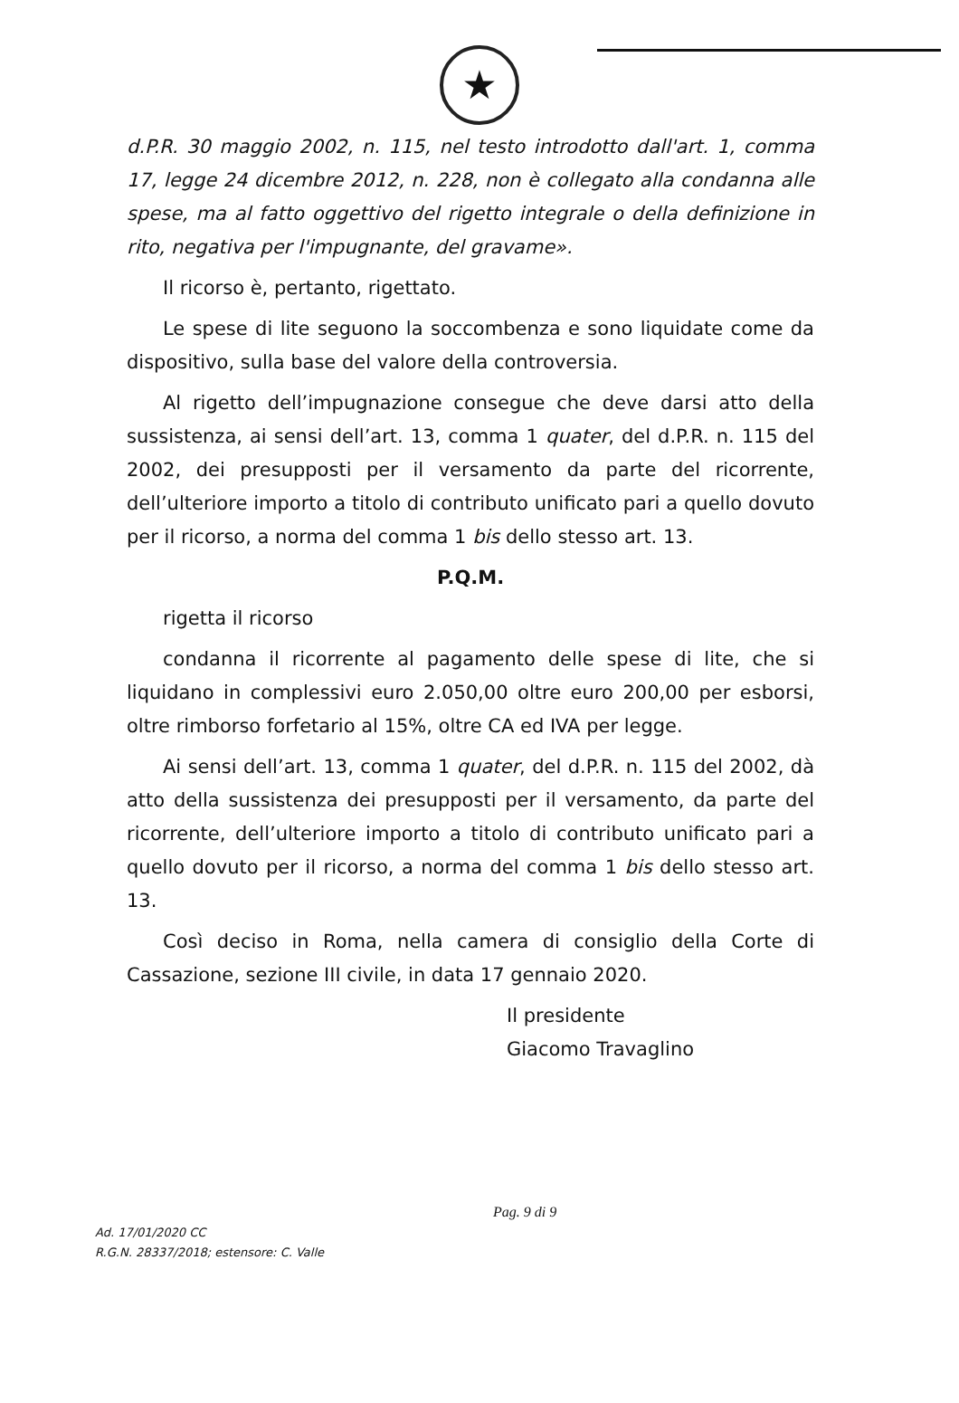★
d.P.R. 30 maggio 2002, n. 115, nel testo introdotto dall'art. 1, comma 17, legge 24 dicembre 2012, n. 228, non è collegato alla condanna alle spese, ma al fatto oggettivo del rigetto integrale o della definizione in rito, negativa per l'impugnante, del gravame».
Il ricorso è, pertanto, rigettato.
Le spese di lite seguono la soccombenza e sono liquidate come da dispositivo, sulla base del valore della controversia.
Al rigetto dell’impugnazione consegue che deve darsi atto della sussistenza, ai sensi dell’art. 13, comma 1 quater, del d.P.R. n. 115 del 2002, dei presupposti per il versamento da parte del ricorrente, dell’ulteriore importo a titolo di contributo unificato pari a quello dovuto per il ricorso, a norma del comma 1 bis dello stesso art. 13.
P.Q.M.
rigetta il ricorso
condanna il ricorrente al pagamento delle spese di lite, che si liquidano in complessivi euro 2.050,00 oltre euro 200,00 per esborsi, oltre rimborso forfetario al 15%, oltre CA ed IVA per legge.
Ai sensi dell’art. 13, comma 1 quater, del d.P.R. n. 115 del 2002, dà atto della sussistenza dei presupposti per il versamento, da parte del ricorrente, dell’ulteriore importo a titolo di contributo unificato pari a quello dovuto per il ricorso, a norma del comma 1 bis dello stesso art. 13.
Così deciso in Roma, nella camera di consiglio della Corte di Cassazione, sezione III civile, in data 17 gennaio 2020.
Il presidente
Giacomo Travaglino
Pag. 9 di 9
Ad. 17/01/2020 CC
R.G.N. 28337/2018; estensore: C. Valle